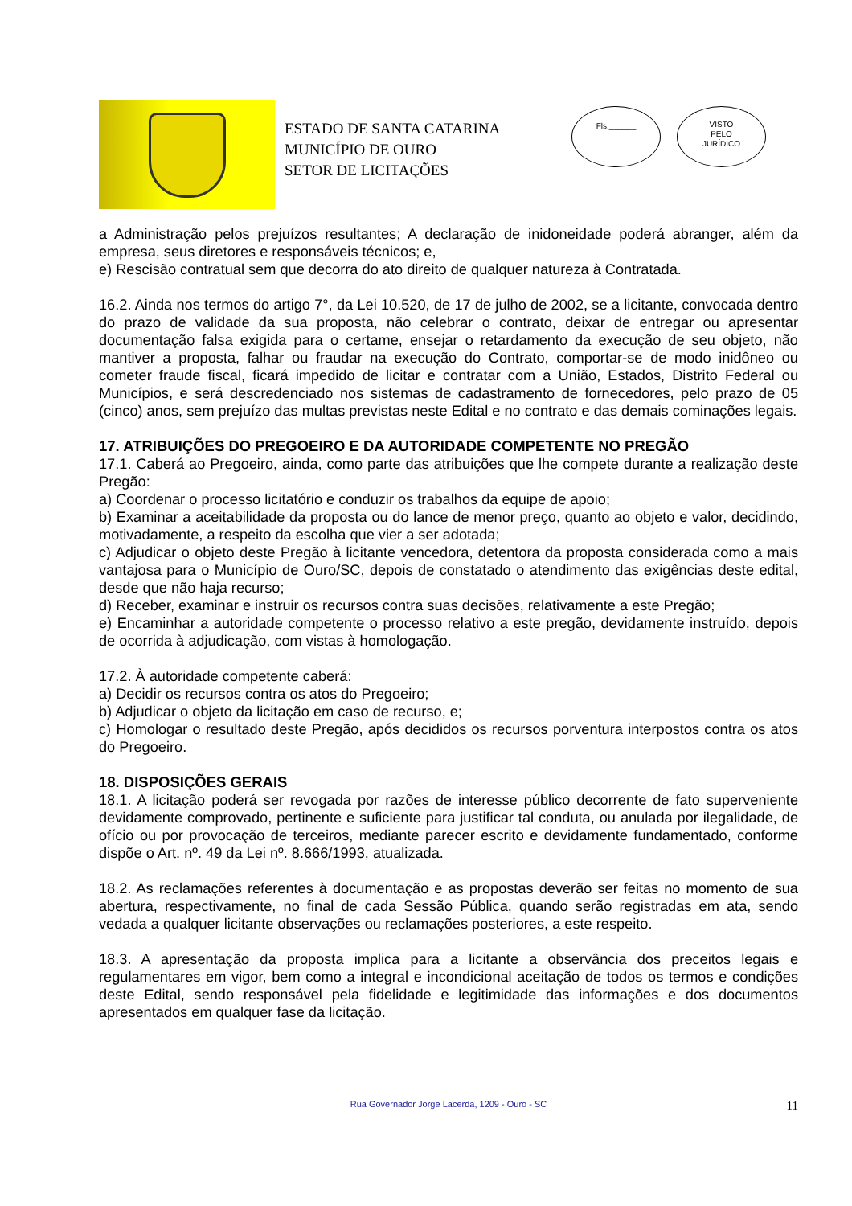ESTADO DE SANTA CATARINA
MUNICÍPIO DE OURO
SETOR DE LICITAÇÕES
Fls.______
_________
VISTO
PELO
JURÍDICO
a Administração pelos prejuízos resultantes; A declaração de inidoneidade poderá abranger, além da empresa, seus diretores e responsáveis técnicos; e,
e) Rescisão contratual sem que decorra do ato direito de qualquer natureza à Contratada.
16.2. Ainda nos termos do artigo 7°, da Lei 10.520, de 17 de julho de 2002, se a licitante, convocada dentro do prazo de validade da sua proposta, não celebrar o contrato, deixar de entregar ou apresentar documentação falsa exigida para o certame, ensejar o retardamento da execução de seu objeto, não mantiver a proposta, falhar ou fraudar na execução do Contrato, comportar-se de modo inidôneo ou cometer fraude fiscal, ficará impedido de licitar e contratar com a União, Estados, Distrito Federal ou Municípios, e será descredenciado nos sistemas de cadastramento de fornecedores, pelo prazo de 05 (cinco) anos, sem prejuízo das multas previstas neste Edital e no contrato e das demais cominações legais.
17. ATRIBUIÇÕES DO PREGOEIRO E DA AUTORIDADE COMPETENTE NO PREGÃO
17.1. Caberá ao Pregoeiro, ainda, como parte das atribuições que lhe compete durante a realização deste Pregão:
a) Coordenar o processo licitatório e conduzir os trabalhos da equipe de apoio;
b) Examinar a aceitabilidade da proposta ou do lance de menor preço, quanto ao objeto e valor, decidindo, motivadamente, a respeito da escolha que vier a ser adotada;
c) Adjudicar o objeto deste Pregão à licitante vencedora, detentora da proposta considerada como a mais vantajosa para o Município de Ouro/SC, depois de constatado o atendimento das exigências deste edital, desde que não haja recurso;
d) Receber, examinar e instruir os recursos contra suas decisões, relativamente a este Pregão;
e) Encaminhar a autoridade competente o processo relativo a este pregão, devidamente instruído, depois de ocorrida à adjudicação, com vistas à homologação.
17.2. À autoridade competente caberá:
a) Decidir os recursos contra os atos do Pregoeiro;
b) Adjudicar o objeto da licitação em caso de recurso, e;
c) Homologar o resultado deste Pregão, após decididos os recursos porventura interpostos contra os atos do Pregoeiro.
18. DISPOSIÇÕES GERAIS
18.1. A licitação poderá ser revogada por razões de interesse público decorrente de fato superveniente devidamente comprovado, pertinente e suficiente para justificar tal conduta, ou anulada por ilegalidade, de ofício ou por provocação de terceiros, mediante parecer escrito e devidamente fundamentado, conforme dispõe o Art. nº. 49 da Lei nº. 8.666/1993, atualizada.
18.2. As reclamações referentes à documentação e as propostas deverão ser feitas no momento de sua abertura, respectivamente, no final de cada Sessão Pública, quando serão registradas em ata, sendo vedada a qualquer licitante observações ou reclamações posteriores, a este respeito.
18.3. A apresentação da proposta implica para a licitante a observância dos preceitos legais e regulamentares em vigor, bem como a integral e incondicional aceitação de todos os termos e condições deste Edital, sendo responsável pela fidelidade e legitimidade das informações e dos documentos apresentados em qualquer fase da licitação.
Rua Governador Jorge Lacerda, 1209 - Ouro - SC 11